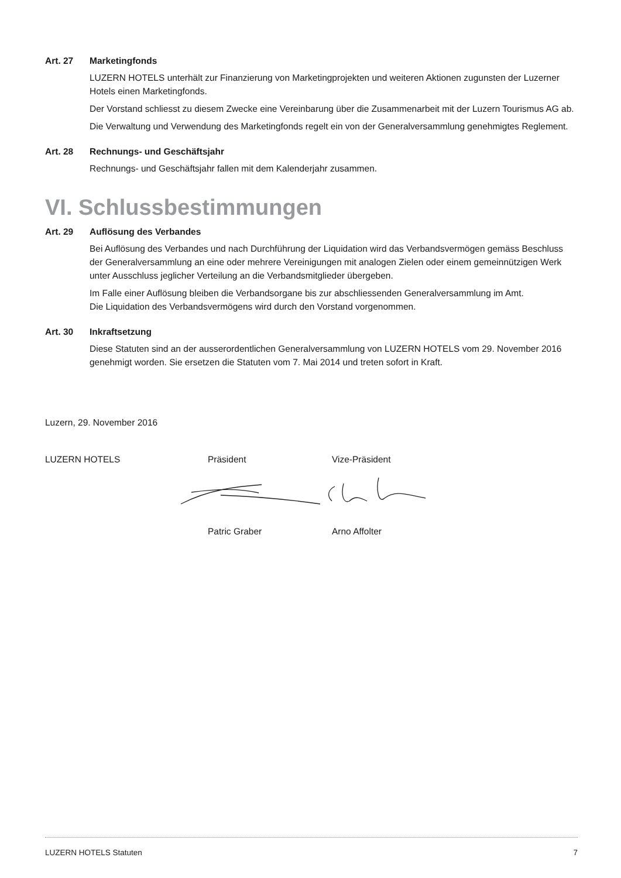Art. 27 Marketingfonds
LUZERN HOTELS unterhält zur Finanzierung von Marketingprojekten und weiteren Aktionen zugunsten der Luzerner Hotels einen Marketingfonds.
Der Vorstand schliesst zu diesem Zwecke eine Vereinbarung über die Zusammenarbeit mit der Luzern Tourismus AG ab.
Die Verwaltung und Verwendung des Marketingfonds regelt ein von der Generalversammlung genehmigtes Reglement.
Art. 28 Rechnungs- und Geschäftsjahr
Rechnungs- und Geschäftsjahr fallen mit dem Kalenderjahr zusammen.
VI. Schlussbestimmungen
Art. 29 Auflösung des Verbandes
Bei Auflösung des Verbandes und nach Durchführung der Liquidation wird das Verbandsvermögen gemäss Beschluss der Generalversammlung an eine oder mehrere Vereinigungen mit analogen Zielen oder einem gemeinnützigen Werk unter Ausschluss jeglicher Verteilung an die Verbandsmitglieder übergeben.
Im Falle einer Auflösung bleiben die Verbandsorgane bis zur abschliessenden Generalversammlung im Amt.
Die Liquidation des Verbandsvermögens wird durch den Vorstand vorgenommen.
Art. 30 Inkraftsetzung
Diese Statuten sind an der ausserordentlichen Generalversammlung von LUZERN HOTELS vom 29. November 2016 genehmigt worden. Sie ersetzen die Statuten vom 7. Mai 2014 und treten sofort in Kraft.
Luzern, 29. November 2016
LUZERN HOTELS Präsident Vize-Präsident
Patric Graber Arno Affolter
LUZERN HOTELS Statuten 7